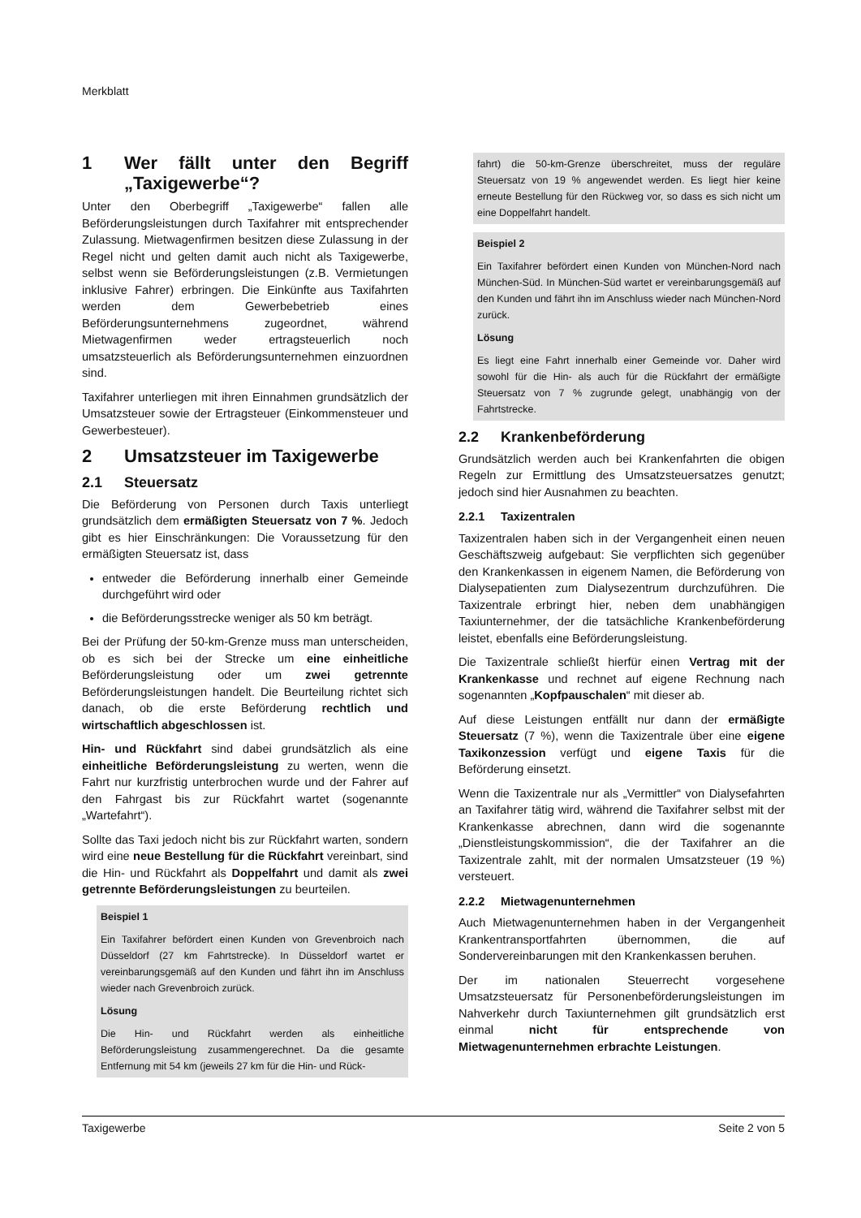Merkblatt
1 Wer fällt unter den Begriff „Taxigewerbe“?
Unter den Oberbegriff „Taxigewerbe“ fallen alle Beförderungsleistungen durch Taxifahrer mit entsprechender Zulassung. Mietwagenfirmen besitzen diese Zulassung in der Regel nicht und gelten damit auch nicht als Taxigewerbe, selbst wenn sie Beförderungsleistungen (z.B. Vermietungen inklusive Fahrer) erbringen. Die Einkünfte aus Taxifahrten werden dem Gewerbebetrieb eines Beförderungsunternehmens zugeordnet, während Mietwagenfirmen weder ertragsteuerlich noch umsatzsteuerlich als Beförderungsunternehmen einzuordnen sind.
Taxifahrer unterliegen mit ihren Einnahmen grundsätzlich der Umsatzsteuer sowie der Ertragsteuer (Einkommensteuer und Gewerbesteuer).
2 Umsatzsteuer im Taxigewerbe
2.1 Steuersatz
Die Beförderung von Personen durch Taxis unterliegt grundsätzlich dem ermäßigten Steuersatz von 7 %. Jedoch gibt es hier Einschränkungen: Die Voraussetzung für den ermäßigten Steuersatz ist, dass
entweder die Beförderung innerhalb einer Gemeinde durchgeführt wird oder
die Beförderungsstrecke weniger als 50 km beträgt.
Bei der Prüfung der 50-km-Grenze muss man unterscheiden, ob es sich bei der Strecke um eine einheitliche Beförderungsleistung oder um zwei getrennte Beförderungsleistungen handelt. Die Beurteilung richtet sich danach, ob die erste Beförderung rechtlich und wirtschaftlich abgeschlossen ist.
Hin- und Rückfahrt sind dabei grundsätzlich als eine einheitliche Beförderungsleistung zu werten, wenn die Fahrt nur kurzfristig unterbrochen wurde und der Fahrer auf den Fahrgast bis zur Rückfahrt wartet (sogenannte „Wartefahrt“).
Sollte das Taxi jedoch nicht bis zur Rückfahrt warten, sondern wird eine neue Bestellung für die Rückfahrt vereinbart, sind die Hin- und Rückfahrt als Doppelfahrt und damit als zwei getrennte Beförderungsleistungen zu beurteilen.
Beispiel 1
Ein Taxifahrer befördert einen Kunden von Grevenbroich nach Düsseldorf (27 km Fahrtstrecke). In Düsseldorf wartet er vereinbarungsgemäß auf den Kunden und fährt ihn im Anschluss wieder nach Grevenbroich zurück.
Lösung
Die Hin- und Rückfahrt werden als einheitliche Beförderungsleistung zusammengerechnet. Da die gesamte Entfernung mit 54 km (jeweils 27 km für die Hin- und Rück-
fahrt) die 50-km-Grenze überschreitet, muss der reguläre Steuersatz von 19 % angewendet werden. Es liegt hier keine erneute Bestellung für den Rückweg vor, so dass es sich nicht um eine Doppelfahrt handelt.
Beispiel 2
Ein Taxifahrer befördert einen Kunden von München-Nord nach München-Süd. In München-Süd wartet er vereinbarungsgemäß auf den Kunden und fährt ihn im Anschluss wieder nach München-Nord zurück.
Lösung
Es liegt eine Fahrt innerhalb einer Gemeinde vor. Daher wird sowohl für die Hin- als auch für die Rückfahrt der ermäßigte Steuersatz von 7 % zugrunde gelegt, unabhängig von der Fahrtstrecke.
2.2 Krankenbeförderung
Grundsätzlich werden auch bei Krankenfahrten die obigen Regeln zur Ermittlung des Umsatzsteuersatzes genutzt; jedoch sind hier Ausnahmen zu beachten.
2.2.1 Taxizentralen
Taxizentralen haben sich in der Vergangenheit einen neuen Geschäftszweig aufgebaut: Sie verpflichten sich gegenüber den Krankenkassen in eigenem Namen, die Beförderung von Dialysepatienten zum Dialysezentrum durchzuführen. Die Taxizentrale erbringt hier, neben dem unabhängigen Taxiunternehmer, der die tatsächliche Krankenbeförderung leistet, ebenfalls eine Beförderungsleistung.
Die Taxizentrale schließt hierfür einen Vertrag mit der Krankenkasse und rechnet auf eigene Rechnung nach sogenannten „Kopfpauschalen“ mit dieser ab.
Auf diese Leistungen entfällt nur dann der ermäßigte Steuersatz (7 %), wenn die Taxizentrale über eine eigene Taxikonzession verfügt und eigene Taxis für die Beförderung einsetzt.
Wenn die Taxizentrale nur als „Vermittler“ von Dialysefahrten an Taxifahrer tätig wird, während die Taxifahrer selbst mit der Krankenkasse abrechnen, dann wird die sogenannte „Dienstleistungskommission“, die der Taxifahrer an die Taxizentrale zahlt, mit der normalen Umsatzsteuer (19 %) versteuert.
2.2.2 Mietwagenunternehmen
Auch Mietwagenunternehmen haben in der Vergangenheit Krankentransportfahrten übernommen, die auf Sondervereinbarungen mit den Krankenkassen beruhen.
Der im nationalen Steuerrecht vorgesehene Umsatzsteuersatz für Personenbeförderungsleistungen im Nahverkehr durch Taxiunternehmen gilt grundsätzlich erst einmal nicht für entsprechende von Mietwagenunternehmen erbrachte Leistungen.
Taxigewerbe Seite 2 von 5